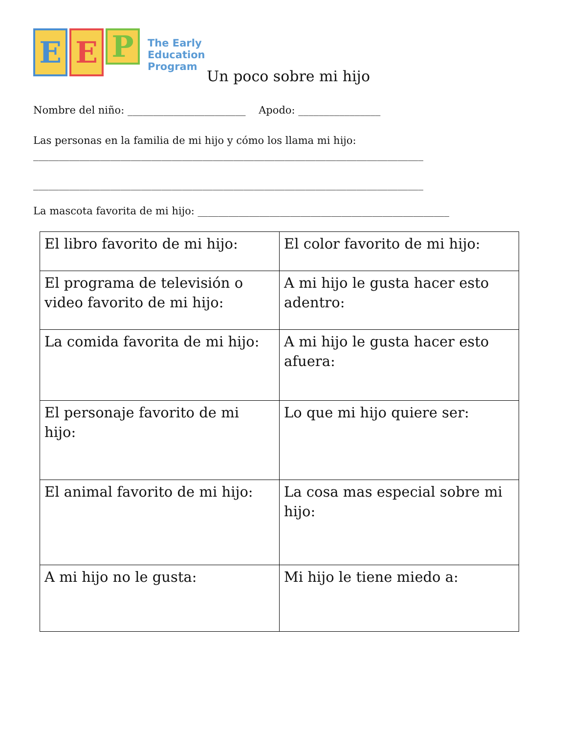E E
P
The Early
Education
Program
Un poco sobre mi hijo
Nombre del niño: _______________________ Apodo: ________________
Las personas en la familia de mi hijo y cómo los llama mi hijo:
____________________________________________________________________________
____________________________________________________________________________
La mascota favorita de mi hijo: _________________________________________________
| El libro favorito de mi hijo: | El color favorito de mi hijo: |
| El programa de televisión o video favorito de mi hijo: | A mi hijo le gusta hacer esto adentro: |
| La comida favorita de mi hijo: | A mi hijo le gusta hacer esto afuera: |
| El personaje favorito de mi hijo: | Lo que mi hijo quiere ser: |
| El animal favorito de mi hijo: | La cosa mas especial sobre mi hijo: |
| A mi hijo no le gusta: | Mi hijo le tiene miedo a: |